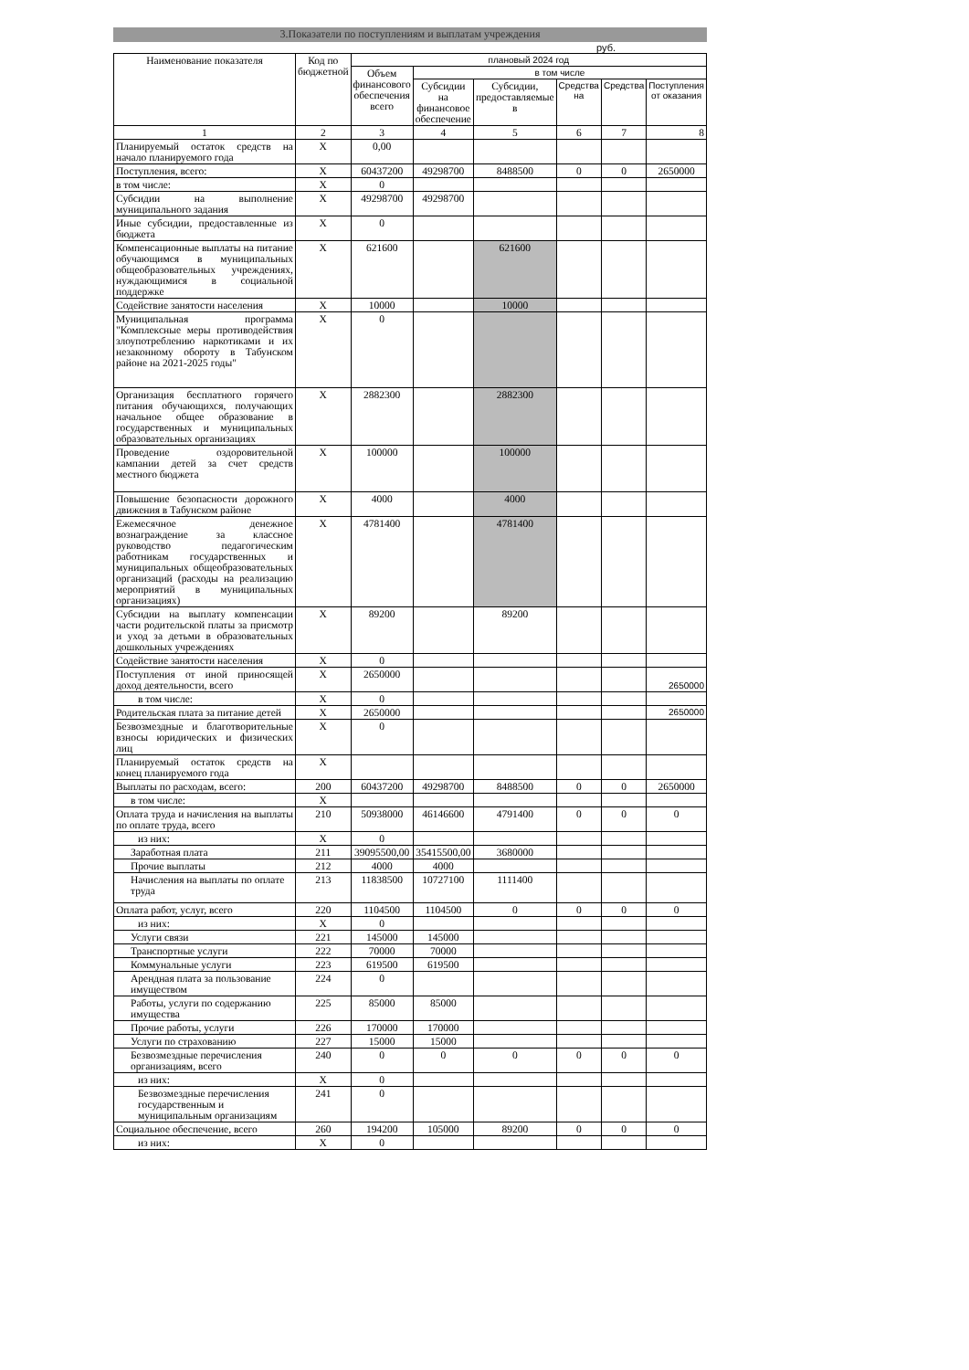3.Показатели по поступлениям и выплатам учреждения
руб.
| Наименование показателя | Код по бюджетной | плановый 2024 год | | | | | |
| --- | --- | --- | --- | --- | --- | --- | --- |
| | | Объем финансового обеспечения всего | в том числе | | | | |
| | | | Субсидии на финансовое обеспечение | Субсидии, предоставляемые в | Средства на | Средства | Поступления от оказания |
| 1 | 2 | 3 | 4 | 5 | 6 | 7 | 8 |
| Планируемый остаток средств на начало планируемого года | X | 0,00 | | | | | |
| Поступления, всего: | X | 60437200 | 49298700 | 8488500 | 0 | 0 | 2650000 |
| в том числе: | X | 0 | | | | | |
| Субсидии на выполнение муниципального задания | X | 49298700 | 49298700 | | | | |
| Иные субсидии, предоставленные из бюджета | X | 0 | | | | | |
| Компенсационные выплаты на питание обучающимся в муниципальных общеобразовательных учреждениях, нуждающимися в социальной поддержке | X | 621600 | | 621600 | | | |
| Содействие занятости населения | X | 10000 | | 10000 | | | |
| Муниципальная программа "Комплексные меры противодействия злоупотреблению наркотиками и их незаконному обороту в Табунском районе на 2021-2025 годы" | X | 0 | | | | | |
| Организация бесплатного горячего питания обучающихся, получающих начальное общее образование в государственных и муниципальных образовательных организациях | X | 2882300 | | 2882300 | | | |
| Проведение оздоровительной кампании детей за счет средств местного бюджета | X | 100000 | | 100000 | | | |
| Повышение безопасности дорожного движения в Табунском районе | X | 4000 | | 4000 | | | |
| Ежемесячное денежное вознаграждение за классное руководство педагогическим работникам государственных и муниципальных общеобразовательных организаций (расходы на реализацию мероприятий в муниципальных организациях) | X | 4781400 | | 4781400 | | | |
| Субсидии на выплату компенсации части родительской платы за присмотр и уход за детьми в образовательных дошкольных учреждениях | X | 89200 | | 89200 | | | |
| Содействие занятости населения | X | 0 | | | | | |
| Поступления от иной приносящей доход деятельности, всего | X | 2650000 | | | | | 2650000 |
| в том числе: | X | 0 | | | | | |
| Родительская плата за питание детей | X | 2650000 | | | | | 2650000 |
| Безвозмездные и благотворительные взносы юридических и физических лиц | X | 0 | | | | | |
| Планируемый остаток средств на конец планируемого года | X | | | | | | |
| Выплаты по расходам, всего: | 200 | 60437200 | 49298700 | 8488500 | 0 | 0 | 2650000 |
| в том числе: | X | | | | | | |
| Оплата труда и начисления на выплаты по оплате труда, всего | 210 | 50938000 | 46146600 | 4791400 | 0 | 0 | 0 |
| из них: | X | 0 | | | | | |
| Заработная плата | 211 | 39095500,00 | 35415500,00 | 3680000 | | | |
| Прочие выплаты | 212 | 4000 | 4000 | | | | |
| Начисления на выплаты по оплате труда | 213 | 11838500 | 10727100 | 1111400 | | | |
| Оплата работ, услуг, всего | 220 | 1104500 | 1104500 | 0 | 0 | 0 | 0 |
| из них: | X | 0 | | | | | |
| Услуги связи | 221 | 145000 | 145000 | | | | |
| Транспортные услуги | 222 | 70000 | 70000 | | | | |
| Коммунальные услуги | 223 | 619500 | 619500 | | | | |
| Арендная плата за пользование имуществом | 224 | 0 | | | | | |
| Работы, услуги по содержанию имущества | 225 | 85000 | 85000 | | | | |
| Прочие работы, услуги | 226 | 170000 | 170000 | | | | |
| Услуги по страхованию | 227 | 15000 | 15000 | | | | |
| Безвозмездные перечисления организациям, всего | 240 | 0 | 0 | 0 | 0 | 0 | 0 |
| из них: | X | 0 | | | | | |
| Безвозмездные перечисления государственным и муниципальным организациям | 241 | 0 | | | | | |
| Социальное обеспечение, всего | 260 | 194200 | 105000 | 89200 | 0 | 0 | 0 |
| из них: | X | 0 | | | | | |